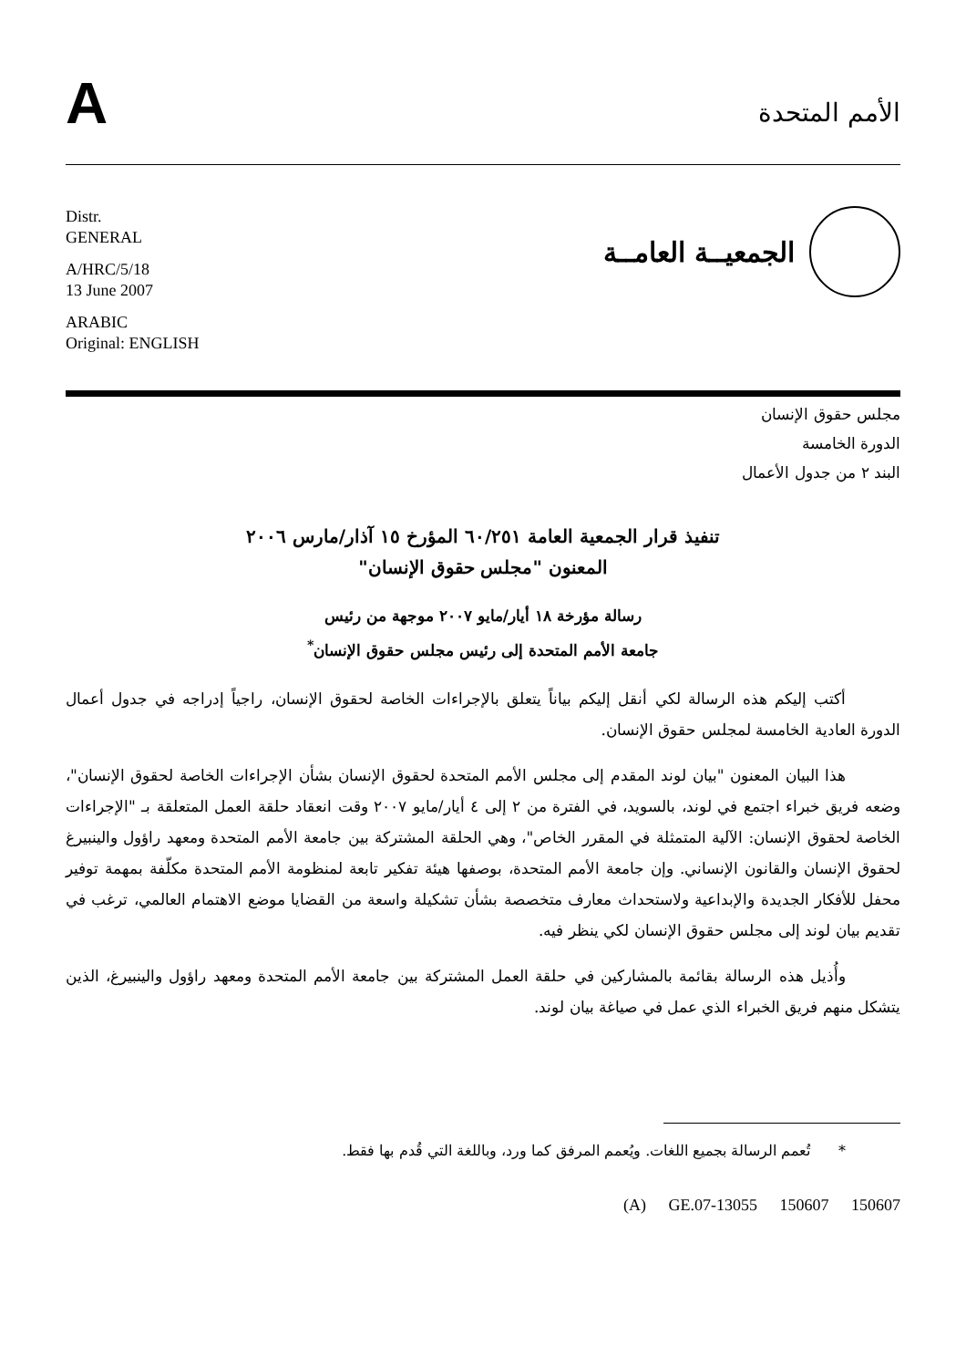A
الأمم المتحدة
Distr.
GENERAL
A/HRC/5/18
13 June 2007
ARABIC
Original: ENGLISH
الجمعيــة العامــة
مجلس حقوق الإنسان
الدورة الخامسة
البند ٢ من جدول الأعمال
تنفيذ قرار الجمعية العامة ٦٠/٢٥١ المؤرخ ١٥ آذار/مارس ٢٠٠٦
المعنون "مجلس حقوق الإنسان"
رسالة مؤرخة ١٨ أيار/مايو ٢٠٠٧ موجهة من رئيس
جامعة الأمم المتحدة إلى رئيس مجلس حقوق الإنسان<sup>*</sup>
أكتب إليكم هذه الرسالة لكي أنقل إليكم بياناً يتعلق بالإجراءات الخاصة لحقوق الإنسان، راجياً إدراجه في جدول أعمال الدورة العادية الخامسة لمجلس حقوق الإنسان.
هذا البيان المعنون "بيان لوند المقدم إلى مجلس الأمم المتحدة لحقوق الإنسان بشأن الإجراءات الخاصة لحقوق الإنسان"، وضعه فريق خبراء اجتمع في لوند، بالسويد، في الفترة من ٢ إلى ٤ أيار/مايو ٢٠٠٧ وقت انعقاد حلقة العمل المتعلقة بـ "الإجراءات الخاصة لحقوق الإنسان: الآلية المتمثلة في المقرر الخاص"، وهي الحلقة المشتركة بين جامعة الأمم المتحدة ومعهد راؤول والينبيرغ لحقوق الإنسان والقانون الإنساني. وإن جامعة الأمم المتحدة، بوصفها هيئة تفكير تابعة لمنظومة الأمم المتحدة مكلّفة بمهمة توفير محفل للأفكار الجديدة والإبداعية ولاستحداث معارف متخصصة بشأن تشكيلة واسعة من القضايا موضع الاهتمام العالمي، ترغب في تقديم بيان لوند إلى مجلس حقوق الإنسان لكي ينظر فيه.
وأُذيل هذه الرسالة بقائمة بالمشاركين في حلقة العمل المشتركة بين جامعة الأمم المتحدة ومعهد راؤول والينبيرغ، الذين يتشكل منهم فريق الخبراء الذي عمل في صياغة بيان لوند.
* تُعمم الرسالة بجميع اللغات. ويُعمم المرفق كما ورد، وباللغة التي قُدم بها فقط.
(A) GE.07-13055 150607 150607